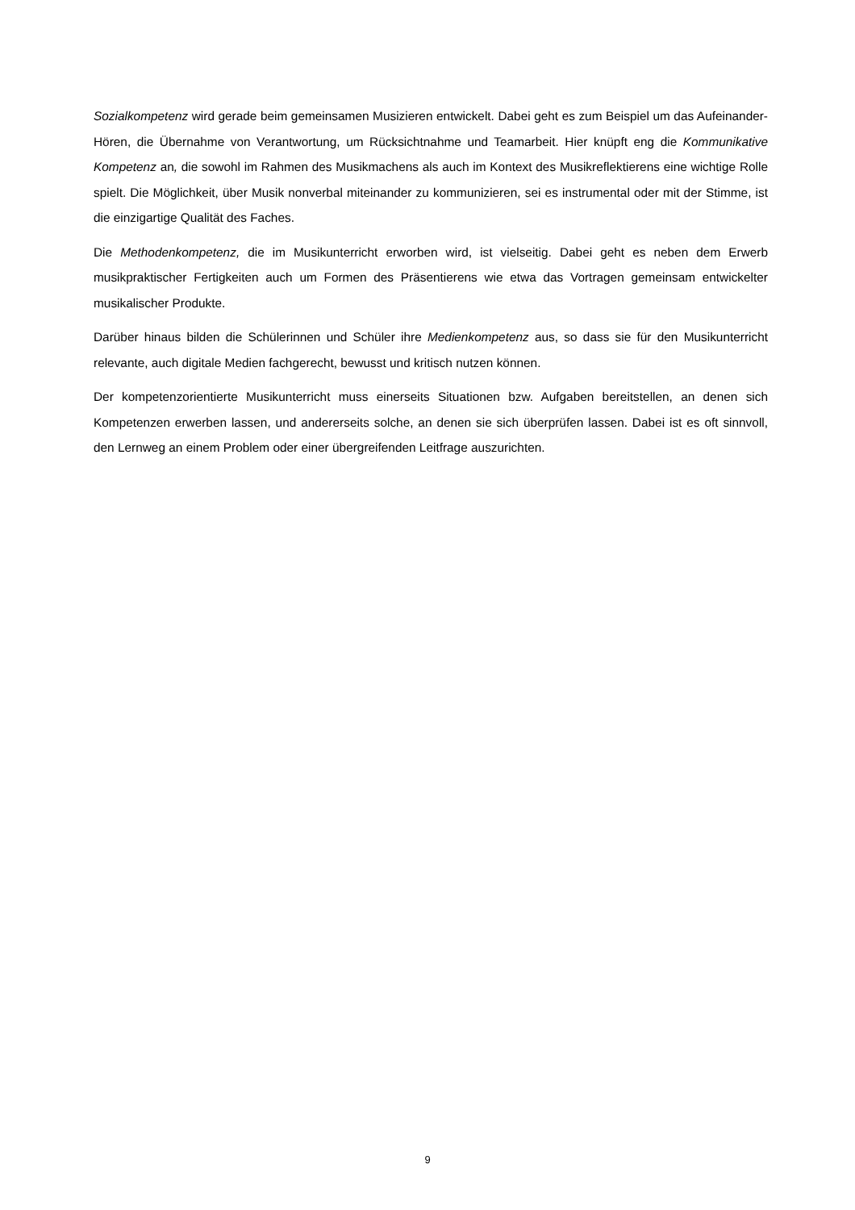Sozialkompetenz wird gerade beim gemeinsamen Musizieren entwickelt. Dabei geht es zum Beispiel um das Aufeinander-Hören, die Übernahme von Verantwortung, um Rücksichtnahme und Teamarbeit. Hier knüpft eng die Kommunikative Kompetenz an, die sowohl im Rahmen des Musikmachens als auch im Kontext des Musikreflektierens eine wichtige Rolle spielt. Die Möglichkeit, über Musik nonverbal mitei­nander zu kommunizieren, sei es instrumental oder mit der Stimme, ist die einzigartige Qualität des Faches.
Die Methodenkompetenz, die im Musikunterricht erworben wird, ist vielseitig. Dabei geht es neben dem Erwerb musikpraktischer Fertigkeiten auch um Formen des Präsentierens wie etwa das Vortragen gemeinsam entwickelter musikalischer Produkte.
Darüber hinaus bilden die Schülerinnen und Schüler ihre Medienkompetenz aus, so dass sie für den Musikunterricht relevante, auch digitale Medien fachgerecht, bewusst und kritisch nutzen können.
Der kompetenzorientierte Musikunterricht muss einerseits Situationen bzw. Aufgaben bereitstellen, an de­nen sich Kompetenzen erwerben lassen, und andererseits solche, an denen sie sich überprüfen lassen. Dabei ist es oft sinnvoll, den Lernweg an einem Problem oder einer übergreifenden Leitfrage auszurichten.
9